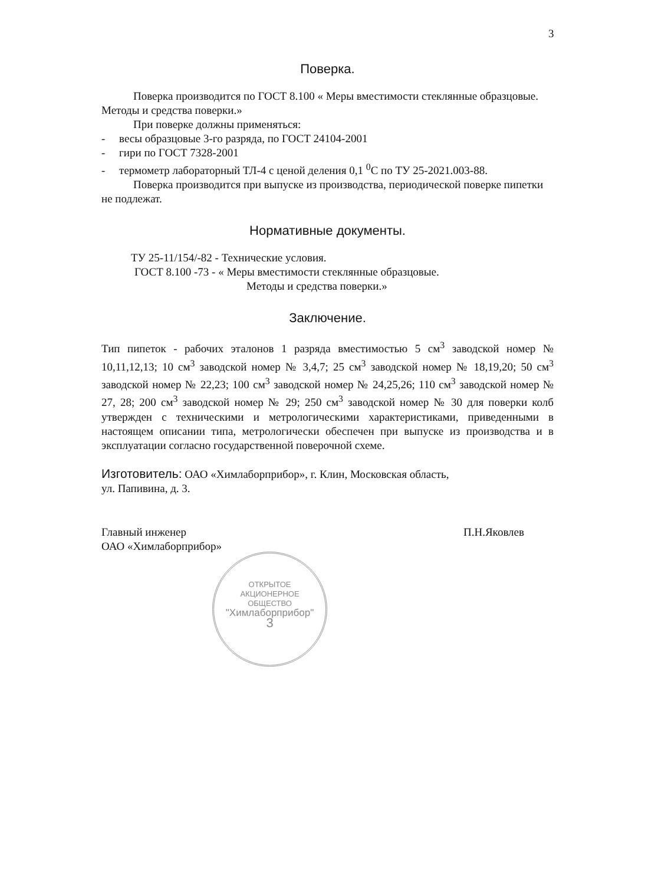3
Поверка.
Поверка производится по ГОСТ 8.100 « Меры вместимости стеклянные образцовые. Методы и средства поверки.»
При поверке должны применяться:
- весы образцовые 3-го разряда, по ГОСТ 24104-2001
- гири по ГОСТ 7328-2001
- термометр лабораторный ТЛ-4 с ценой деления 0,1 <sup>0</sup>С по ТУ 25-2021.003-88.
Поверка производится при выпуске из производства, периодической поверке пипетки не подлежат.
Нормативные документы.
ТУ 25-11/154/-82 - Технические условия.
ГОСТ 8.100 -73 - « Меры вместимости стеклянные образцовые.
Методы и средства поверки.»
Заключение.
Тип пипеток - рабочих эталонов 1 разряда вместимостью 5 см<sup>3</sup> заводской номер № 10,11,12,13; 10 см<sup>3</sup> заводской номер № 3,4,7; 25 см<sup>3</sup> заводской номер № 18,19,20; 50 см<sup>3</sup> заводской номер № 22,23; 100 см<sup>3</sup> заводской номер № 24,25,26; 110 см<sup>3</sup> заводской номер № 27, 28; 200 см<sup>3</sup> заводской номер № 29; 250 см<sup>3</sup> заводской номер № 30 для поверки колб утвержден с техническими и метрологическими характеристиками, приведенными в настоящем описании типа, метрологически обеспечен при выпуске из производства и в эксплуатации согласно государственной поверочной схеме.
Изготовитель: ОАО «Химлаборприбор», г. Клин, Московская область,
ул. Папивина, д. 3.
Главный инженер
ОАО «Химлаборприбор»
П.Н.Яковлев
ОТКРЫТОЕ
АКЦИОНЕРНОЕ
ОБЩЕСТВО
"Химлаборприбор"
3